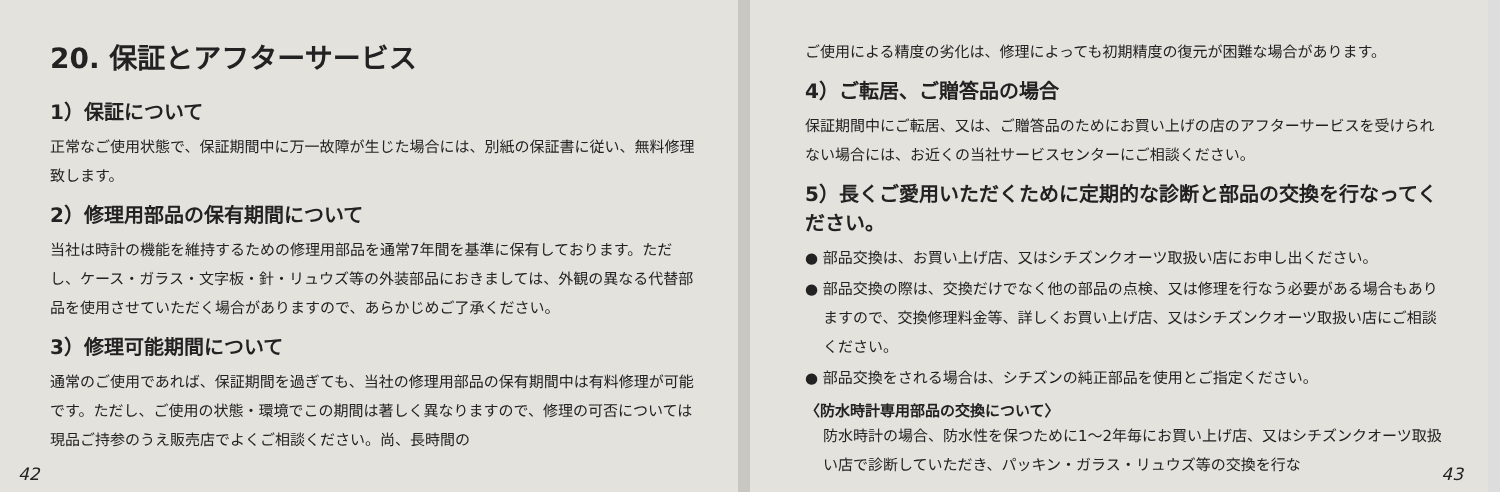20. 保証とアフターサービス
1）保証について
正常なご使用状態で、保証期間中に万一故障が生じた場合には、別紙の保証書に従い、無料修理致します。
2）修理用部品の保有期間について
当社は時計の機能を維持するための修理用部品を通常7年間を基準に保有しております。ただし、ケース・ガラス・文字板・針・リュウズ等の外装部品におきましては、外観の異なる代替部品を使用させていただく場合がありますので、あらかじめご了承ください。
3）修理可能期間について
通常のご使用であれば、保証期間を過ぎても、当社の修理用部品の保有期間中は有料修理が可能です。ただし、ご使用の状態・環境でこの期間は著しく異なりますので、修理の可否については現品ご持参のうえ販売店でよくご相談ください。尚、長時間の
42
ご使用による精度の劣化は、修理によっても初期精度の復元が困難な場合があります。
4）ご転居、ご贈答品の場合
保証期間中にご転居、又は、ご贈答品のためにお買い上げの店のアフターサービスを受けられない場合には、お近くの当社サービスセンターにご相談ください。
5）長くご愛用いただくために定期的な診断と部品の交換を行なってください。
● 部品交換は、お買い上げ店、又はシチズンクオーツ取扱い店にお申し出ください。
● 部品交換の際は、交換だけでなく他の部品の点検、又は修理を行なう必要がある場合もありますので、交換修理料金等、詳しくお買い上げ店、又はシチズンクオーツ取扱い店にご相談ください。
● 部品交換をされる場合は、シチズンの純正部品を使用とご指定ください。
〈防水時計専用部品の交換について〉
防水時計の場合、防水性を保つために1～2年毎にお買い上げ店、又はシチズンクオーツ取扱い店で診断していただき、パッキン・ガラス・リュウズ等の交換を行な
43